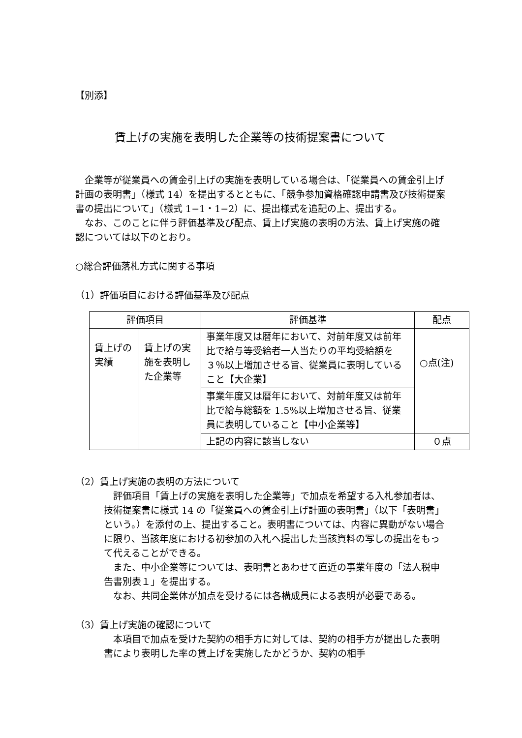【別添】
賃上げの実施を表明した企業等の技術提案書について
　企業等が従業員への賃金引上げの実施を表明している場合は、「従業員への賃金引上げ計画の表明書」（様式 14）を提出するとともに、「競争参加資格確認申請書及び技術提案書の提出について」（様式 1−1・1−2）に、提出様式を追記の上、提出する。
　なお、このことに伴う評価基準及び配点、賃上げ実施の表明の方法、賃上げ実施の確認については以下のとおり。
○総合評価落札方式に関する事項
（1）評価項目における評価基準及び配点
| 評価項目 | | 評価基準 | 配点 |
| --- | --- | --- | --- |
| 賃上げの実績 | 賃上げの実施を表明した企業等 | 事業年度又は暦年において、対前年度又は前年比で給与等受給者一人当たりの平均受給額を３％以上増加させる旨、従業員に表明していること【大企業】 | ○点(注) |
| | | 事業年度又は暦年において、対前年度又は前年比で給与総額を 1.5%以上増加させる旨、従業員に表明していること【中小企業等】 | |
| | | 上記の内容に該当しない | ０点 |
（2）賃上げ実施の表明の方法について
　評価項目「賃上げの実施を表明した企業等」で加点を希望する入札参加者は、技術提案書に様式 14 の「従業員への賃金引上げ計画の表明書」（以下「表明書」という。）を添付の上、提出すること。表明書については、内容に異動がない場合に限り、当該年度における初参加の入札へ提出した当該資料の写しの提出をもって代えることができる。
　また、中小企業等については、表明書とあわせて直近の事業年度の「法人税申告書別表１」を提出する。
　なお、共同企業体が加点を受けるには各構成員による表明が必要である。
（3）賃上げ実施の確認について
　本項目で加点を受けた契約の相手方に対しては、契約の相手方が提出した表明書により表明した率の賃上げを実施したかどうか、契約の相手